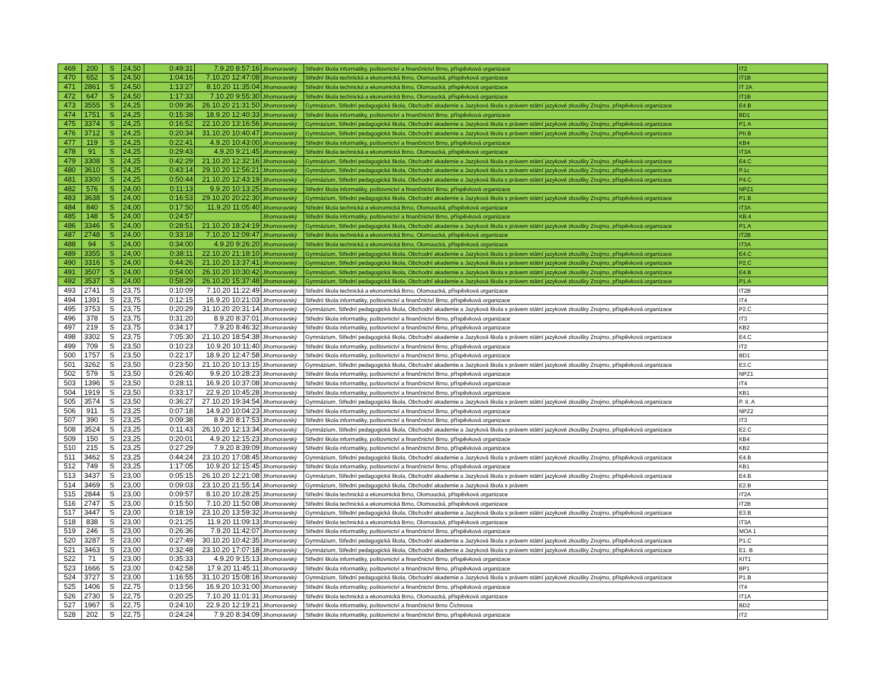| 469 | 200 | S | 24,50 | 0:49:31 | 7.9.20 8:57:16 | Jihomoravský | Střední škola informatiky, poštovnictví a finančnictví Brno, příspěvková organizace | IT2 |
| 470 | 652 | S | 24,50 | 1:04:16 | 7.10.20 12:47:08 | Jihomoravský | Střední škola technická a ekonomická Brno, Olomoucká, příspěvková organizace | IT1B |
| 471 | 2861 | S | 24,50 | 1:13:27 | 8.10.20 11:35:04 | Jihomoravský | Střední škola technická a ekonomická Brno, Olomoucká, příspěvková organizace | IT 2A |
| 472 | 647 | S | 24,50 | 1:17:33 | 7.10.20 9:55:30 | Jihomoravský | Střední škola technická a ekonomická Brno, Olomoucká, příspěvková organizace | IT1B |
| 473 | 3555 | S | 24,25 | 0:09:36 | 26.10.20 21:31:50 | Jihomoravský | Gymnázium, Střední pedagogická škola, Obchodní akademie a Jazyková škola s právem státní jazykové zkoušky Znojmo, příspěvková organizace | E4.B |
| 474 | 1751 | S | 24,25 | 0:15:38 | 18.9.20 12:40:33 | Jihomoravský | Střední škola informatiky, poštovnictví a finančnictví Brno, příspěvková organizace | BD1 |
| 475 | 3374 | S | 24,25 | 0:16:52 | 22.10.20 13:16:56 | Jihomoravský | Gymnázium, Střední pedagogická škola, Obchodní akademie a Jazyková škola s právem státní jazykové zkoušky Znojmo, příspěvková organizace | P1.A |
| 476 | 3712 | S | 24,25 | 0:20:34 | 31.10.20 10:40:47 | Jihomoravský | Gymnázium, Střední pedagogická škola, Obchodní akademie a Jazyková škola s právem státní jazykové zkoušky Znojmo, příspěvková organizace | PII.B |
| 477 | 119 | S | 24,25 | 0:22:41 | 4.9.20 10:43:00 | Jihomoravský | Střední škola informatiky, poštovnictví a finančnictví Brno, příspěvková organizace | KB4 |
| 478 | 91 | S | 24,25 | 0:29:43 | 4.9.20 9:21:45 | Jihomoravský | Střední škola technická a ekonomická Brno, Olomoucká, příspěvková organizace | IT3A |
| 479 | 3308 | S | 24,25 | 0:42:29 | 21.10.20 12:32:16 | Jihomoravský | Gymnázium, Střední pedagogická škola, Obchodní akademie a Jazyková škola s právem státní jazykové zkoušky Znojmo, příspěvková organizace | E4.C |
| 480 | 3610 | S | 24,25 | 0:43:14 | 29.10.20 12:56:21 | Jihomoravský | Gymnázium, Střední pedagogická škola, Obchodní akademie a Jazyková škola s právem státní jazykové zkoušky Znojmo, příspěvková organizace | P.1c |
| 481 | 3300 | S | 24,25 | 0:50:44 | 21.10.20 12:43:19 | Jihomoravský | Gymnázium, Střední pedagogická škola, Obchodní akademie a Jazyková škola s právem státní jazykové zkoušky Znojmo, příspěvková organizace | P4.C |
| 482 | 576 | S | 24,00 | 0:11:13 | 9.9.20 10:13:25 | Jihomoravský | Střední škola informatiky, poštovnictví a finančnictví Brno, příspěvková organizace | NPZ1 |
| 483 | 3638 | S | 24,00 | 0:16:53 | 29.10.20 20:22:30 | Jihomoravský | Gymnázium, Střední pedagogická škola, Obchodní akademie a Jazyková škola s právem státní jazykové zkoušky Znojmo, příspěvková organizace | P1.B |
| 484 | 840 | S | 24,00 | 0:17:50 | 11.9.20 11:05:40 | Jihomoravský | Střední škola technická a ekonomická Brno, Olomoucká, příspěvková organizace | IT3A |
| 485 | 148 | S | 24,00 | 0:24:57 | | Jihomoravský | Střední škola informatiky, poštovnictví a finančnictví Brno, příspěvková organizace | KB.4 |
| 486 | 3346 | S | 24,00 | 0:28:51 | 21.10.20 18:24:19 | Jihomoravský | Gymnázium, Střední pedagogická škola, Obchodní akademie a Jazyková škola s právem státní jazykové zkoušky Znojmo, příspěvková organizace | P1.A |
| 487 | 2748 | S | 24,00 | 0:33:18 | 7.10.20 12:09:47 | Jihomoravský | Střední škola technická a ekonomická Brno, Olomoucká, příspěvková organizace | IT2B |
| 488 | 94 | S | 24,00 | 0:34:00 | 4.9.20 9:26:20 | Jihomoravský | Střední škola technická a ekonomická Brno, Olomoucká, příspěvková organizace | IT3A |
| 489 | 3355 | S | 24,00 | 0:38:11 | 22.10.20 21:18:10 | Jihomoravský | Gymnázium, Střední pedagogická škola, Obchodní akademie a Jazyková škola s právem státní jazykové zkoušky Znojmo, příspěvková organizace | E4.C |
| 490 | 3316 | S | 24,00 | 0:44:26 | 21.10.20 13:37:41 | Jihomoravský | Gymnázium, Střední pedagogická škola, Obchodní akademie a Jazyková škola s právem státní jazykové zkoušky Znojmo, příspěvková organizace | P2.C |
| 491 | 3507 | S | 24,00 | 0:54:00 | 26.10.20 10:30:42 | Jihomoravský | Gymnázium, Střední pedagogická škola, Obchodní akademie a Jazyková škola s právem státní jazykové zkoušky Znojmo, příspěvková organizace | E4.B |
| 492 | 3537 | S | 24,00 | 0:58:29 | 26.10.20 15:37:48 | Jihomoravský | Gymnázium, Střední pedagogická škola, Obchodní akademie a Jazyková škola s právem státní jazykové zkoušky Znojmo, příspěvková organizace | P1.A |
| 493 | 2741 | S | 23,75 | 0:10:09 | 7.10.20 11:22:49 | Jihomoravský | Střední škola technická a ekonomická Brno, Olomoucká, příspěvková organizace | IT2B |
| 494 | 1391 | S | 23,75 | 0:12:15 | 16.9.20 10:21:03 | Jihomoravský | Střední škola informatiky, poštovnictví a finančnictví Brno, příspěvková organizace | IT4 |
| 495 | 3753 | S | 23,75 | 0:20:29 | 31.10.20 20:31:14 | Jihomoravský | Gymnázium, Střední pedagogická škola, Obchodní akademie a Jazyková škola s právem státní jazykové zkoušky Znojmo, příspěvková organizace | P2.C |
| 496 | 378 | S | 23,75 | 0:31:20 | 8.9.20 8:37:01 | Jihomoravský | Střední škola informatiky, poštovnictví a finančnictví Brno, příspěvková organizace | IT3 |
| 497 | 219 | S | 23,75 | 0:34:17 | 7.9.20 8:46:32 | Jihomoravský | Střední škola informatiky, poštovnictví a finančnictví Brno, příspěvková organizace | KB2 |
| 498 | 3302 | S | 23,75 | 7:05:30 | 21.10.20 18:54:38 | Jihomoravský | Gymnázium, Střední pedagogická škola, Obchodní akademie a Jazyková škola s právem státní jazykové zkoušky Znojmo, příspěvková organizace | E4.C |
| 499 | 709 | S | 23,50 | 0:10:23 | 10.9.20 10:11:40 | Jihomoravský | Střední škola informatiky, poštovnictví a finančnictví Brno, příspěvková organizace | IT2 |
| 500 | 1757 | S | 23,50 | 0:22:17 | 18.9.20 12:47:58 | Jihomoravský | Střední škola informatiky, poštovnictví a finančnictví Brno, příspěvková organizace | BD1 |
| 501 | 3262 | S | 23,50 | 0:23:50 | 21.10.20 10:13:15 | Jihomoravský | Gymnázium, Střední pedagogická škola, Obchodní akademie a Jazyková škola s právem státní jazykové zkoušky Znojmo, příspěvková organizace | E3.C |
| 502 | 579 | S | 23,50 | 0:26:40 | 9.9.20 10:28:23 | Jihomoravský | Střední škola informatiky, poštovnictví a finančnictví Brno, příspěvková organizace | NPZ1 |
| 503 | 1396 | S | 23,50 | 0:28:11 | 16.9.20 10:37:08 | Jihomoravský | Střední škola informatiky, poštovnictví a finančnictví Brno, příspěvková organizace | IT4 |
| 504 | 1919 | S | 23,50 | 0:33:17 | 22.9.20 10:45:28 | Jihomoravský | Střední škola informatiky, poštovnictví a finančnictví Brno, příspěvková organizace | KB1 |
| 505 | 3574 | S | 23,50 | 0:36:27 | 27.10.20 19:34:54 | Jihomoravský | Gymnázium, Střední pedagogická škola, Obchodní akademie a Jazyková škola s právem státní jazykové zkoušky Znojmo, příspěvková organizace | P. II. A |
| 506 | 911 | S | 23,25 | 0:07:18 | 14.9.20 10:04:23 | Jihomoravský | Střední škola informatiky, poštovnictví a finančnictví Brno, příspěvková organizace | NPZ2 |
| 507 | 390 | S | 23,25 | 0:09:38 | 8.9.20 8:17:53 | Jihomoravský | Střední škola informatiky, poštovnictví a finančnictví Brno, příspěvková organizace | IT3 |
| 508 | 3524 | S | 23,25 | 0:11:43 | 26.10.20 12:13:34 | Jihomoravský | Gymnázium, Střední pedagogická škola, Obchodní akademie a Jazyková škola s právem státní jazykové zkoušky Znojmo, příspěvková organizace | E2.C |
| 509 | 150 | S | 23,25 | 0:20:01 | 4.9.20 12:15:23 | Jihomoravský | Střední škola informatiky, poštovnictví a finančnictví Brno, příspěvková organizace | KB4 |
| 510 | 215 | S | 23,25 | 0:27:29 | 7.9.20 8:39:09 | Jihomoravský | Střední škola informatiky, poštovnictví a finančnictví Brno, příspěvková organizace | KB2 |
| 511 | 3462 | S | 23,25 | 0:44:24 | 23.10.20 17:08:45 | Jihomoravský | Gymnázium, Střední pedagogická škola, Obchodní akademie a Jazyková škola s právem státní jazykové zkoušky Znojmo, příspěvková organizace | E4.B |
| 512 | 749 | S | 23,25 | 1:17:05 | 10.9.20 12:15:45 | Jihomoravský | Střední škola informatiky, poštovnictví a finančnictví Brno, příspěvková organizace | KB1 |
| 513 | 3437 | S | 23,00 | 0:05:15 | 26.10.20 12:21:08 | Jihomoravský | Gymnázium, Střední pedagogická škola, Obchodní akademie a Jazyková škola s právem státní jazykové zkoušky Znojmo, příspěvková organizace | E4.B |
| 514 | 3469 | S | 23,00 | 0:09:03 | 23.10.20 21:55:14 | Jihomoravský | Gymnázium, Střední pedagogická škola, Obchodní akademie a Jazyková škola s právem | E2.B |
| 515 | 2844 | S | 23,00 | 0:09:57 | 8.10.20 10:28:25 | Jihomoravský | Střední škola technická a ekonomická Brno, Olomoucká, příspěvková organizace | IT2A |
| 516 | 2747 | S | 23,00 | 0:15:50 | 7.10.20 11:50:08 | Jihomoravský | Střední škola technická a ekonomická Brno, Olomoucká, příspěvková organizace | IT2B |
| 517 | 3447 | S | 23,00 | 0:18:19 | 23.10.20 13:59:32 | Jihomoravský | Gymnázium, Střední pedagogická škola, Obchodní akademie a Jazyková škola s právem státní jazykové zkoušky Znojmo, příspěvková organizace | E3.B |
| 518 | 838 | S | 23,00 | 0:21:25 | 11.9.20 11:09:13 | Jihomoravský | Střední škola technická a ekonomická Brno, Olomoucká, příspěvková organizace | IT3A |
| 519 | 246 | S | 23,00 | 0:26:36 | 7.9.20 11:42:07 | Jihomoravský | Střední škola informatiky, poštovnictví a finančnictví Brno, příspěvková organizace | MOA 1 |
| 520 | 3287 | S | 23,00 | 0:27:49 | 30.10.20 10:42:35 | Jihomoravský | Gymnázium, Střední pedagogická škola, Obchodní akademie a Jazyková škola s právem státní jazykové zkoušky Znojmo, příspěvková organizace | P1.C |
| 521 | 3463 | S | 23,00 | 0:32:48 | 23.10.20 17:07:18 | Jihomoravský | Gymnázium, Střední pedagogická škola, Obchodní akademie a Jazyková škola s právem státní jazykové zkoušky Znojmo, příspěvková organizace | E1. B |
| 522 | 71 | S | 23,00 | 0:35:33 | 4.9.20 9:15:13 | Jihomoravský | Střední škola informatiky, poštovnictví a finančnictví Brno, příspěvková organizace | KIT1 |
| 523 | 1666 | S | 23,00 | 0:42:58 | 17.9.20 11:45:11 | Jihomoravský | Střední škola informatiky, poštovnictví a finančnictví Brno, příspěvková organizace | BP1 |
| 524 | 3727 | S | 23,00 | 1:16:55 | 31.10.20 15:08:16 | Jihomoravský | Gymnázium, Střední pedagogická škola, Obchodní akademie a Jazyková škola s právem státní jazykové zkoušky Znojmo, příspěvková organizace | P1.B |
| 525 | 1406 | S | 22,75 | 0:13:56 | 16.9.20 10:31:00 | Jihomoravský | Střední škola informatiky, poštovnictví a finančnictví Brno, příspěvková organizace | IT4 |
| 526 | 2730 | S | 22,75 | 0:20:25 | 7.10.20 11:01:31 | Jihomoravský | Střední škola technická a ekonomická Brno, Olomoucká, příspěvková organizace | IT1A |
| 527 | 1967 | S | 22,75 | 0:24:10 | 22.9.20 12:19:21 | Jihomoravský | Střední škola informatiky, poštovnictví a finančnictví Brno Čichnova | BD2 |
| 528 | 202 | S | 22,75 | 0:24:24 | 7.9.20 8:34:09 | Jihomoravský | Střední škola informatiky, poštovnictví a finančnictví Brno, příspěvková organizace | IT2 |